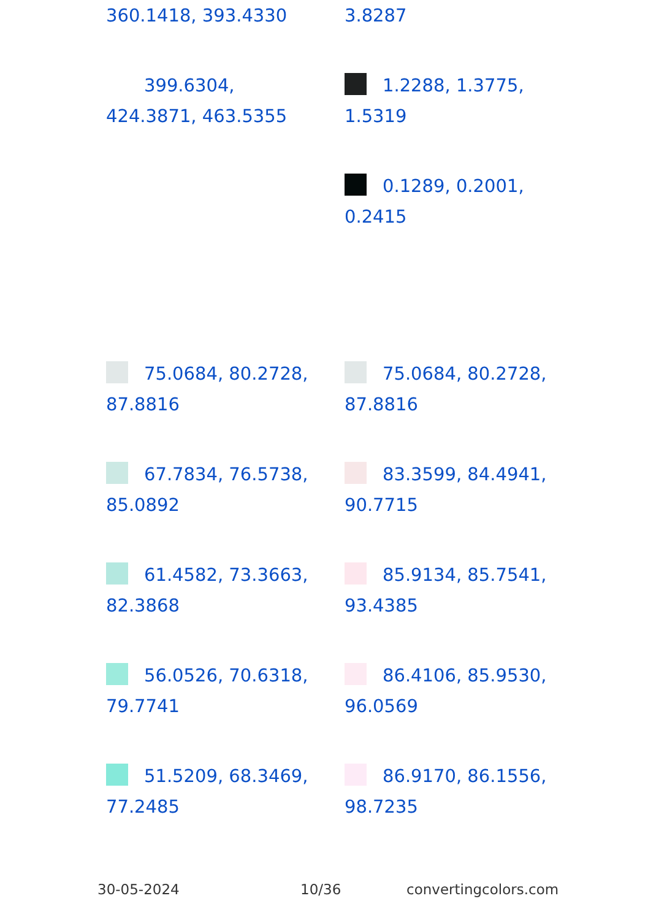360.1418, 393.4330 3.8287
399.6304, 424.3871, 463.5355
1.2288, 1.3775, 1.5319
0.1289, 0.2001, 0.2415
75.0684, 80.2728, 87.8816
75.0684, 80.2728, 87.8816
67.7834, 76.5738, 85.0892
83.3599, 84.4941, 90.7715
61.4582, 73.3663, 82.3868
85.9134, 85.7541, 93.4385
56.0526, 70.6318, 79.7741
86.4106, 85.9530, 96.0569
51.5209, 68.3469, 77.2485
86.9170, 86.1556, 98.7235
30-05-2024 10/36 convertingcolors.com